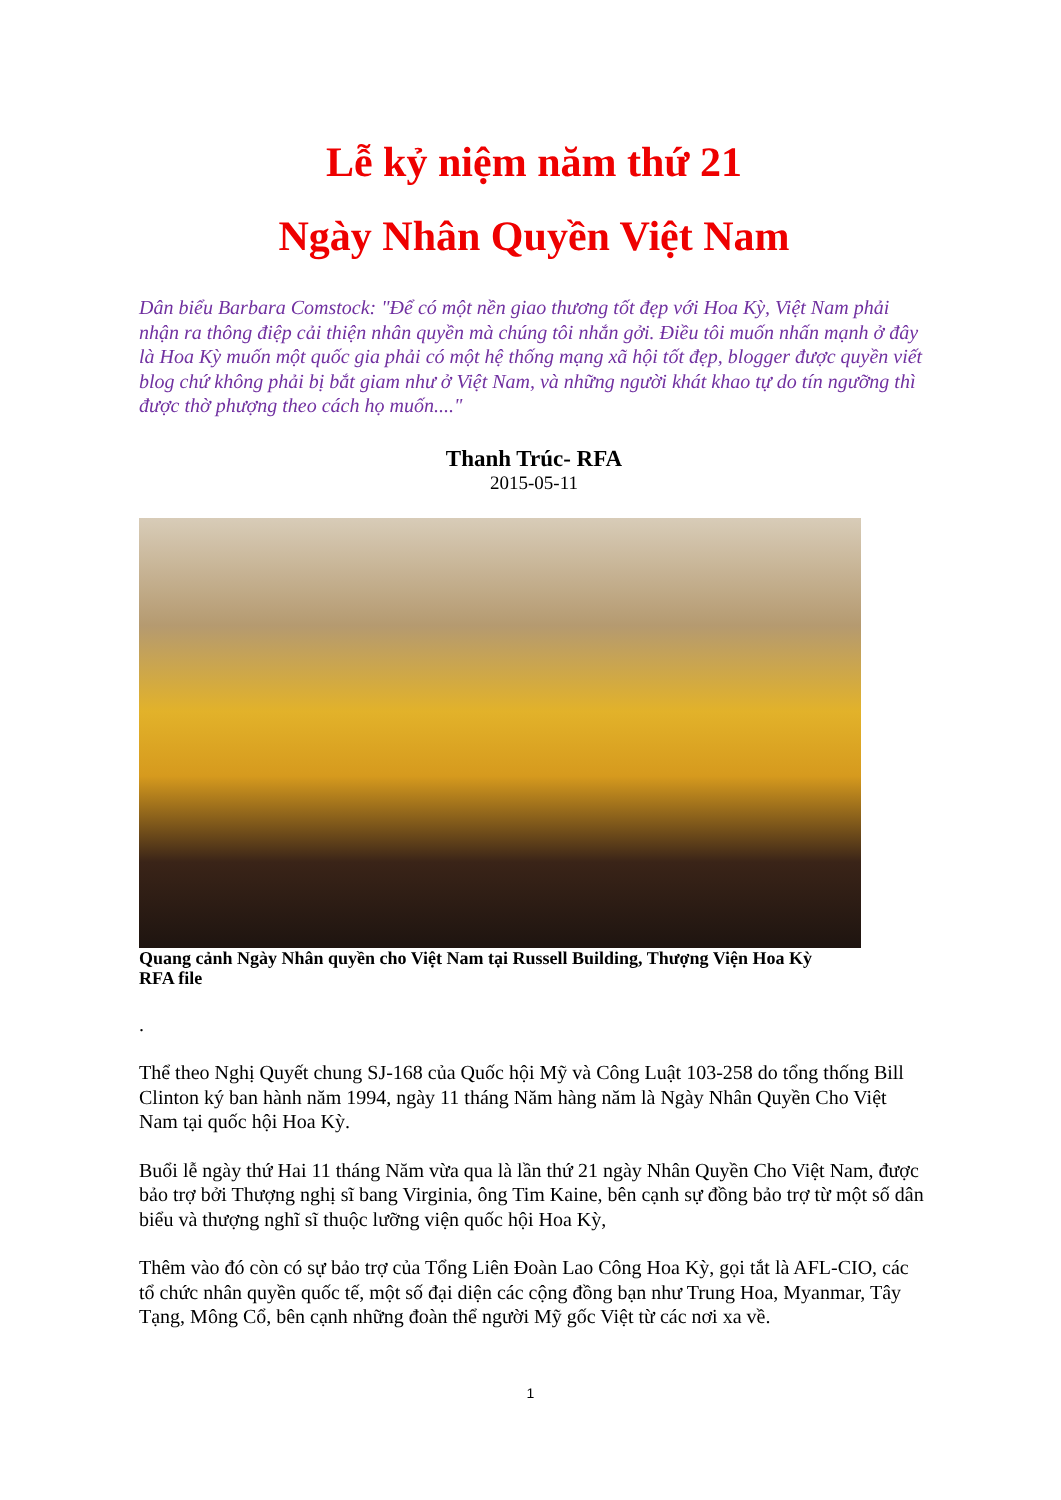Lễ kỷ niệm năm thứ 21
Ngày Nhân Quyền Việt Nam
Dân biểu Barbara Comstock: "Để có một nền giao thương tốt đẹp với Hoa Kỳ, Việt Nam phải nhận ra thông điệp cải thiện nhân quyền mà chúng tôi nhắn gởi. Điều tôi muốn nhấn mạnh ở đây là Hoa Kỳ muốn một quốc gia phải có một hệ thống mạng xã hội tốt đẹp, blogger được quyền viết blog chứ không phải bị bắt giam như ở Việt Nam, và những người khát khao tự do tín ngưỡng thì được thờ phượng theo cách họ muốn...."
Thanh Trúc- RFA
2015-05-11
Quang cảnh Ngày Nhân quyền cho Việt Nam tại Russell Building, Thượng Viện Hoa Kỳ
RFA file
.
Thể theo Nghị Quyết chung SJ-168 của Quốc hội Mỹ và Công Luật 103-258 do tổng thống Bill Clinton ký ban hành năm 1994, ngày 11 tháng Năm hàng năm là Ngày Nhân Quyền Cho Việt Nam tại quốc hội Hoa Kỳ.
Buổi lễ ngày thứ Hai 11 tháng Năm vừa qua là lần thứ 21 ngày Nhân Quyền Cho Việt Nam, được bảo trợ bởi Thượng nghị sĩ bang Virginia, ông Tim Kaine, bên cạnh sự đồng bảo trợ từ một số dân biểu và thượng nghĩ sĩ thuộc lưỡng viện quốc hội Hoa Kỳ,
Thêm vào đó còn có sự bảo trợ của Tổng Liên Đoàn Lao Công Hoa Kỳ, gọi tắt là AFL-CIO, các tổ chức nhân quyền quốc tế, một số đại diện các cộng đồng bạn như Trung Hoa, Myanmar, Tây Tạng, Mông Cổ, bên cạnh những đoàn thể người Mỹ gốc Việt từ các nơi xa về.
1